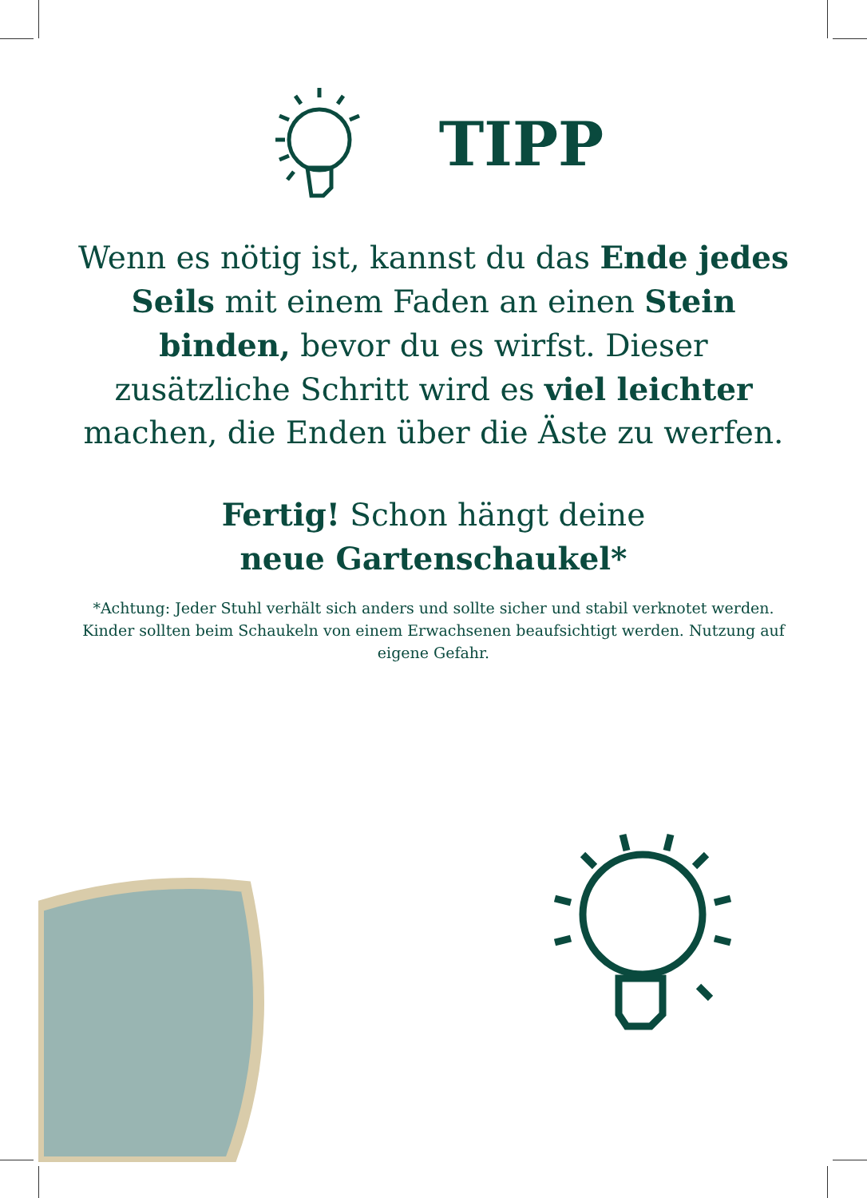TIPP
Wenn es nötig ist, kannst du das Ende jedes Seils mit einem Faden an einen Stein binden, bevor du es wirfst. Dieser zusätzliche Schritt wird es viel leichter machen, die Enden über die Äste zu werfen.
Fertig! Schon hängt deine
neue Gartenschaukel*
*Achtung: Jeder Stuhl verhält sich anders und sollte sicher und stabil verknotet werden. Kinder sollten beim Schaukeln von einem Erwachsenen beaufsichtigt werden. Nutzung auf eigene Gefahr.